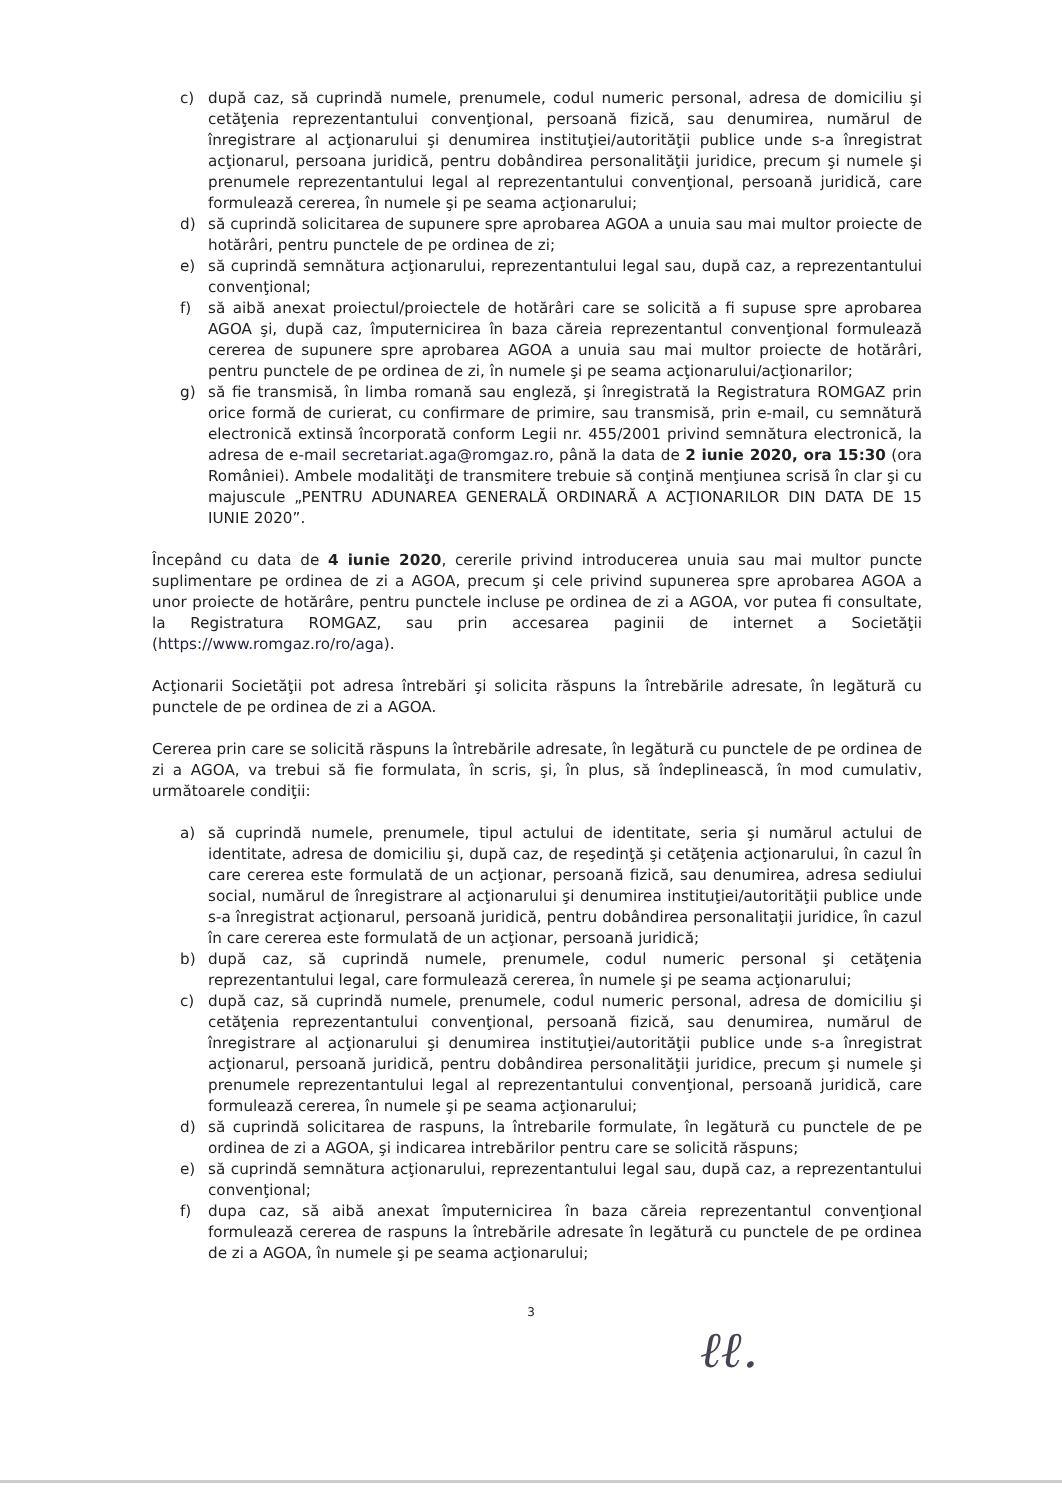c) după caz, să cuprindă numele, prenumele, codul numeric personal, adresa de domiciliu şi cetăţenia reprezentantului convenţional, persoană fizică, sau denumirea, numărul de înregistrare al acţionarului şi denumirea instituţiei/autorităţii publice unde s-a înregistrat acţionarul, persoana juridică, pentru dobândirea personalităţii juridice, precum şi numele şi prenumele reprezentantului legal al reprezentantului convenţional, persoană juridică, care formulează cererea, în numele şi pe seama acţionarului;
d) să cuprindă solicitarea de supunere spre aprobarea AGOA a unuia sau mai multor proiecte de hotărâri, pentru punctele de pe ordinea de zi;
e) să cuprindă semnătura acţionarului, reprezentantului legal sau, după caz, a reprezentantului convenţional;
f) să aibă anexat proiectul/proiectele de hotărâri care se solicită a fi supuse spre aprobarea AGOA şi, după caz, împuternicirea în baza căreia reprezentantul convenţional formulează cererea de supunere spre aprobarea AGOA a unuia sau mai multor proiecte de hotărâri, pentru punctele de pe ordinea de zi, în numele şi pe seama acţionarului/acţionarilor;
g) să fie transmisă, în limba romană sau engleză, şi înregistrată la Registratura ROMGAZ prin orice formă de curierat, cu confirmare de primire, sau transmisă, prin e-mail, cu semnătură electronică extinsă încorporată conform Legii nr. 455/2001 privind semnătura electronică, la adresa de e-mail secretariat.aga@romgaz.ro, până la data de 2 iunie 2020, ora 15:30 (ora României). Ambele modalităţi de transmitere trebuie să conţină menţiunea scrisă în clar şi cu majuscule „PENTRU ADUNAREA GENERALĂ ORDINARĂ A ACŢIONARILOR DIN DATA DE 15 IUNIE 2020”.
Începând cu data de 4 iunie 2020, cererile privind introducerea unuia sau mai multor puncte suplimentare pe ordinea de zi a AGOA, precum şi cele privind supunerea spre aprobarea AGOA a unor proiecte de hotărâre, pentru punctele incluse pe ordinea de zi a AGOA, vor putea fi consultate, la Registratura ROMGAZ, sau prin accesarea paginii de internet a Societăţii (https://www.romgaz.ro/ro/aga).
Acţionarii Societăţii pot adresa întrebări şi solicita răspuns la întrebările adresate, în legătură cu punctele de pe ordinea de zi a AGOA.
Cererea prin care se solicită răspuns la întrebările adresate, în legătură cu punctele de pe ordinea de zi a AGOA, va trebui să fie formulata, în scris, şi, în plus, să îndeplinească, în mod cumulativ, următoarele condiţii:
a) să cuprindă numele, prenumele, tipul actului de identitate, seria şi numărul actului de identitate, adresa de domiciliu şi, după caz, de reşedinţă şi cetăţenia acţionarului, în cazul în care cererea este formulată de un acţionar, persoană fizică, sau denumirea, adresa sediului social, numărul de înregistrare al acţionarului şi denumirea instituţiei/autorităţii publice unde s-a înregistrat acţionarul, persoană juridică, pentru dobândirea personalitaţii juridice, în cazul în care cererea este formulată de un acţionar, persoană juridică;
b) după caz, să cuprindă numele, prenumele, codul numeric personal şi cetăţenia reprezentantului legal, care formulează cererea, în numele şi pe seama acţionarului;
c) după caz, să cuprindă numele, prenumele, codul numeric personal, adresa de domiciliu şi cetăţenia reprezentantului convenţional, persoană fizică, sau denumirea, numărul de înregistrare al acţionarului şi denumirea instituţiei/autorităţii publice unde s-a înregistrat acţionarul, persoană juridică, pentru dobândirea personalităţii juridice, precum şi numele şi prenumele reprezentantului legal al reprezentantului convenţional, persoană juridică, care formulează cererea, în numele şi pe seama acţionarului;
d) să cuprindă solicitarea de raspuns, la întrebarile formulate, în legătură cu punctele de pe ordinea de zi a AGOA, şi indicarea intrebărilor pentru care se solicită răspuns;
e) să cuprindă semnătura acţionarului, reprezentantului legal sau, după caz, a reprezentantului convenţional;
f) dupa caz, să aibă anexat împuternicirea în baza căreia reprezentantul convenţional formulează cererea de raspuns la întrebările adresate în legătură cu punctele de pe ordinea de zi a AGOA, în numele şi pe seama acţionarului;
3
ℓℓ.